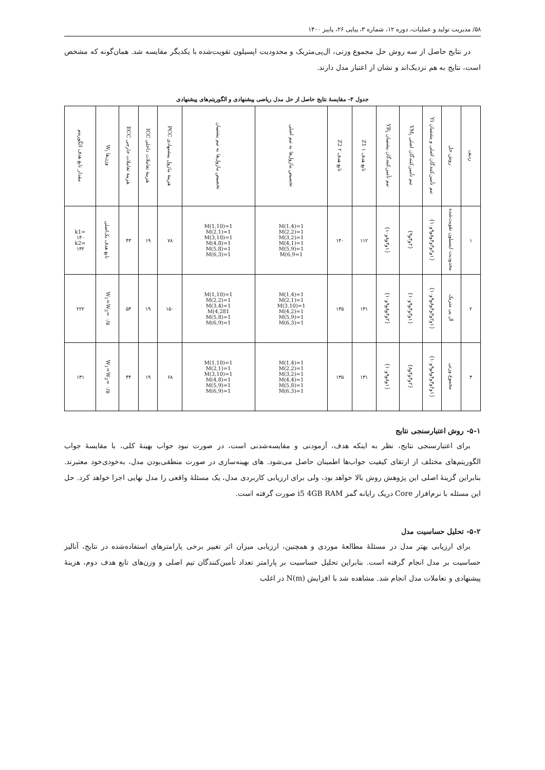۵۸/ مدیریت تولید و عملیات، دوره ۱۲، شماره ۳، پیاپی ۲۶، پاییز ۱۴۰۰
در نتایج حاصل از سه روش حل مجموع وزنی، ال‌پی‌متریک و محدودیت اپسیلون تقویت‌شده با یکدیگر مقایسه شد. همان‌گونه که مشخص است، نتایج به هم نزدیک‌اند و نشان از اعتبار مدل دارند.
جدول ۴- مقایسهٔ نتایج حاصل از حل مدل ریاضی پیشنهادی و الگوریتم‌های پیشنهادی
| ردیف | روش حل | تیم تأمین‌کنندگان اصلی و پشتیبان Yi | تیم تأمین‌کنندگان اصلی YM<sub>i</sub> | تیم تأمین‌کنندگان پشتیبان YB<sub>i</sub> | تابع هدف ۱ Z1 | تابع هدف ۲ Z2 | تخصیص ماژول‌ها به تیم اصلی | تخصیص ماژول‌ها به تیم پشتیبان | هزینهٔ ماژول پیشنهادی PCC | هزینهٔ تعاملات داخلی ICC | هزینهٔ تعاملات خارجی ECC | وزن‌ها W<sub>i</sub> | مقدار تابع هدف الگوریتم |
| --- | --- | --- | --- | --- | --- | --- | --- | --- | --- | --- | --- | --- | --- |
| ۱ | محدودیت اپسیلون تقویت‌شده | {۱و۲و۳و۴و۸و۹و۱۰} | {۲و۴و۹} | {۱و۳و۸و۱۰} | ۱۱۲ | ۱۴۰ | M(1,4)=1 M(2,2)=1 M(3,2)=1 M(4,1)=1 M(5,9)=1 M(6,9=1 | M(1,10)=1 M(2,1)=1 M(3,10)=1 M(4,8)=1 M(5,8)=1 M(6,3)=1 | ۷۸ | ۱۹ | ۴۳ | تابع هدف یک‌اصلی | =k1 ۱۴۰ =k2 ۱۳۲ |
| ۲ | ال پی متریک | {۱و۲و۳و۴و۸و۹و۱۰} | {۱و۳و۴و۹و۱۰} | {۲و۴و۸و۹و۱۰} | ۱۳۱ | ۱۳۵ | M(1,4)=1 M(2,1)=1 M(3,10)=1 M(4,2)=1 M(5,9)=1 M(6,3)=1 | M(1,10)=1 M(2,2)=1 M(3,4)=1 M(4,281 M(5,8)=1 M(6,9)=1 | ۱۵۰ | ۱۹ | ۵۳ | W<sub>1</sub>=W<sub>2</sub>= ۰/۵ | ۲۲۲ |
| ۳ | مجموع وزنی | {۱و۲و۳و۴و۸و۹و۱۰} | {۲و۳و۴و۸} | {۱و۸و۹و۱۰} | ۱۳۱ | ۱۳۵ | M(1,4)=1 M(2,2)=1 M(3,2)=1 M(4,4)=1 M(5,8)=1 M(6,3)=1 | M(1,10)=1 M(2,1)=1 M(3,10)=1 M(4,8)=1 M(5,9)=1 M(6,9)=1 | ۶۸ | ۱۹ | ۴۴ | W<sub>1</sub>=W<sub>2</sub>= ۰/۵ | ۱۳۱ |
۵-۱- روش اعتبارسنجی نتایج
برای اعتبارسنجی نتایج، نظر به اینکه هدف، آزمودنی و مقایسه‌شدنی است، در صورت نبود جواب بهینهٔ کلی، با مقایسهٔ جواب الگوریتم‌های مختلف از ارتقای کیفیت جواب‌ها اطمینان حاصل می‌شود. های بهینه‌سازی در صورت منطقی‌بودن مدل، به‌خودی‌خود معتبرند. بنابراین گزینهٔ اصلی این پژوهش روش بالا خواهد بود، ولی برای ارزیابی کاربردی مدل، یک مسئلهٔ واقعی را مدل نهایی اجرا خواهد کرد. حل این مسئله با نرم‌افزار Core دریک رایانه گمز i5 4GB RAM صورت گرفته است.
۵-۲- تحلیل حساسیت مدل
برای ارزیابی بهتر مدل در مسئلهٔ مطالعهٔ موردی و همچنین، ارزیابی میزان اثر تغییر برخی پارامترهای استفاده‌شده در نتایج، آنالیز حساسیت بر مدل انجام گرفته است. بنابراین تحلیل حساسیت بر پارامتر تعداد تأمین‌کنندگان تیم اصلی و وزن‌های تابع هدف دوم، هزینهٔ پیشنهادی و تعاملات مدل انجام شد. مشاهده شد با افزایش N(m) در اغلب